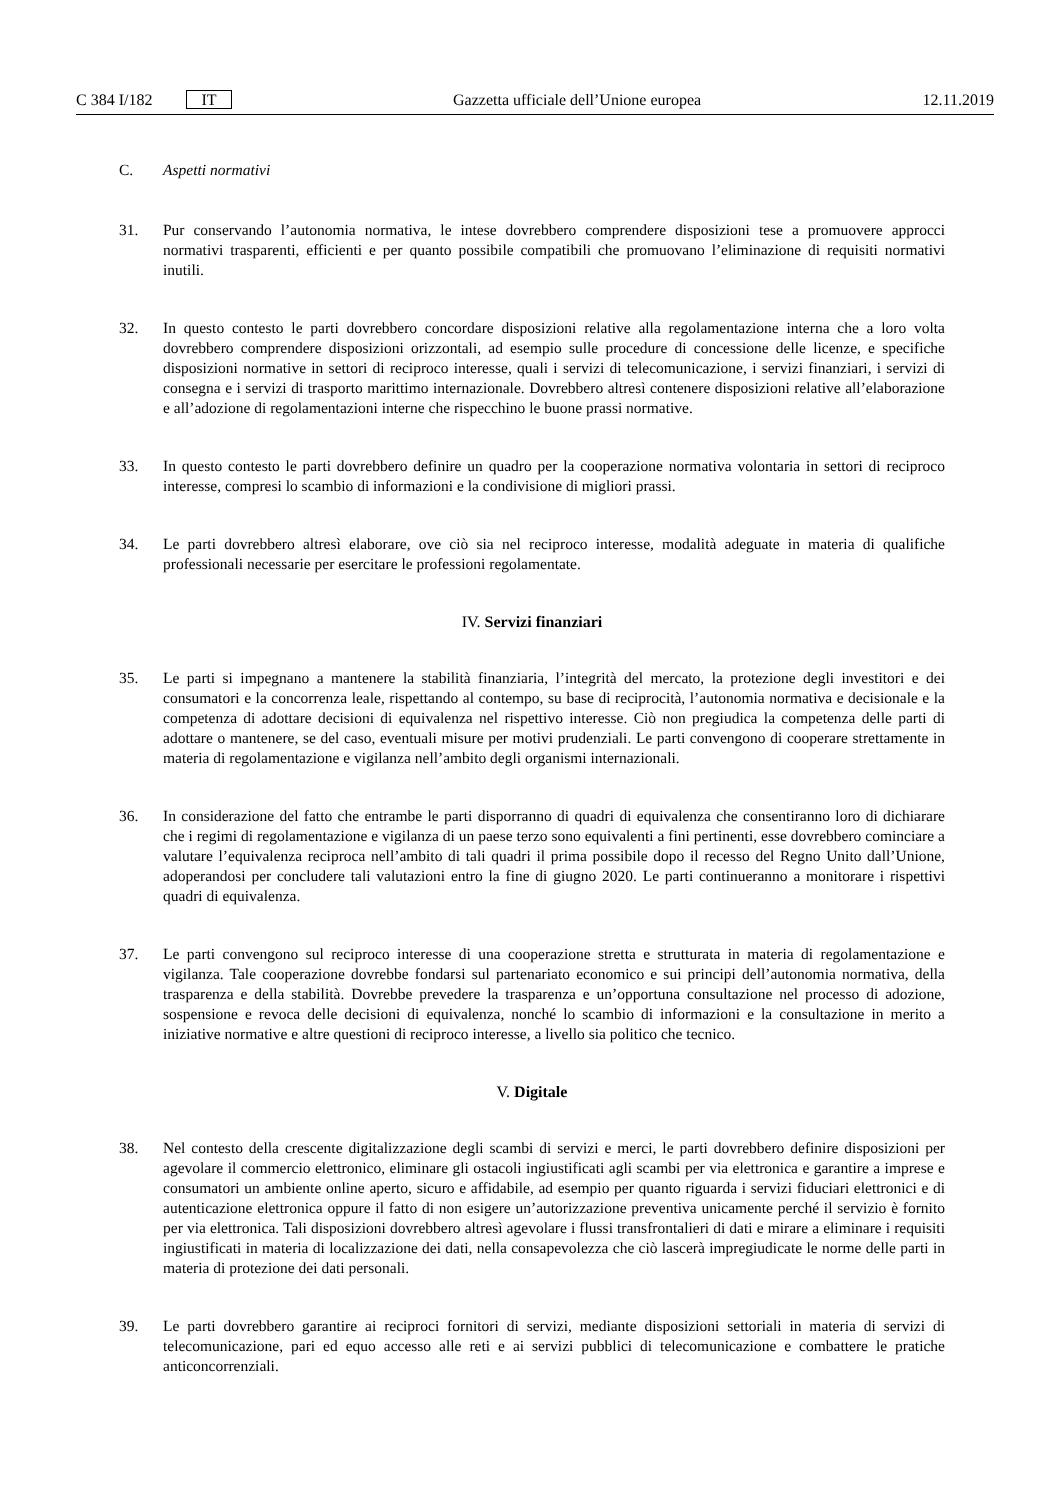C 384 I/182 IT Gazzetta ufficiale dell’Unione europea 12.11.2019
C. Aspetti normativi
31. Pur conservando l’autonomia normativa, le intese dovrebbero comprendere disposizioni tese a promuovere approcci normativi trasparenti, efficienti e per quanto possibile compatibili che promuovano l’eliminazione di requisiti normativi inutili.
32. In questo contesto le parti dovrebbero concordare disposizioni relative alla regolamentazione interna che a loro volta dovrebbero comprendere disposizioni orizzontali, ad esempio sulle procedure di concessione delle licenze, e specifiche disposizioni normative in settori di reciproco interesse, quali i servizi di telecomunicazione, i servizi finanziari, i servizi di consegna e i servizi di trasporto marittimo internazionale. Dovrebbero altresì contenere disposizioni relative all’elaborazione e all’adozione di regolamentazioni interne che rispecchino le buone prassi normative.
33. In questo contesto le parti dovrebbero definire un quadro per la cooperazione normativa volontaria in settori di reciproco interesse, compresi lo scambio di informazioni e la condivisione di migliori prassi.
34. Le parti dovrebbero altresì elaborare, ove ciò sia nel reciproco interesse, modalità adeguate in materia di qualifiche professionali necessarie per esercitare le professioni regolamentate.
IV. Servizi finanziari
35. Le parti si impegnano a mantenere la stabilità finanziaria, l’integrità del mercato, la protezione degli investitori e dei consumatori e la concorrenza leale, rispettando al contempo, su base di reciprocità, l’autonomia normativa e decisionale e la competenza di adottare decisioni di equivalenza nel rispettivo interesse. Ciò non pregiudica la competenza delle parti di adottare o mantenere, se del caso, eventuali misure per motivi prudenziali. Le parti convengono di cooperare strettamente in materia di regolamentazione e vigilanza nell’ambito degli organismi internazionali.
36. In considerazione del fatto che entrambe le parti disporranno di quadri di equivalenza che consentiranno loro di dichiarare che i regimi di regolamentazione e vigilanza di un paese terzo sono equivalenti a fini pertinenti, esse dovrebbero cominciare a valutare l’equivalenza reciproca nell’ambito di tali quadri il prima possibile dopo il recesso del Regno Unito dall’Unione, adoperandosi per concludere tali valutazioni entro la fine di giugno 2020. Le parti continueranno a monitorare i rispettivi quadri di equivalenza.
37. Le parti convengono sul reciproco interesse di una cooperazione stretta e strutturata in materia di regolamentazione e vigilanza. Tale cooperazione dovrebbe fondarsi sul partenariato economico e sui principi dell’autonomia normativa, della trasparenza e della stabilità. Dovrebbe prevedere la trasparenza e un’opportuna consultazione nel processo di adozione, sospensione e revoca delle decisioni di equivalenza, nonché lo scambio di informazioni e la consultazione in merito a iniziative normative e altre questioni di reciproco interesse, a livello sia politico che tecnico.
V. Digitale
38. Nel contesto della crescente digitalizzazione degli scambi di servizi e merci, le parti dovrebbero definire disposizioni per agevolare il commercio elettronico, eliminare gli ostacoli ingiustificati agli scambi per via elettronica e garantire a imprese e consumatori un ambiente online aperto, sicuro e affidabile, ad esempio per quanto riguarda i servizi fiduciari elettronici e di autenticazione elettronica oppure il fatto di non esigere un’autorizzazione preventiva unicamente perché il servizio è fornito per via elettronica. Tali disposizioni dovrebbero altresì agevolare i flussi transfrontalieri di dati e mirare a eliminare i requisiti ingiustificati in materia di localizzazione dei dati, nella consapevolezza che ciò lascerà impregiudicate le norme delle parti in materia di protezione dei dati personali.
39. Le parti dovrebbero garantire ai reciproci fornitori di servizi, mediante disposizioni settoriali in materia di servizi di telecomunicazione, pari ed equo accesso alle reti e ai servizi pubblici di telecomunicazione e combattere le pratiche anticoncorrenziali.